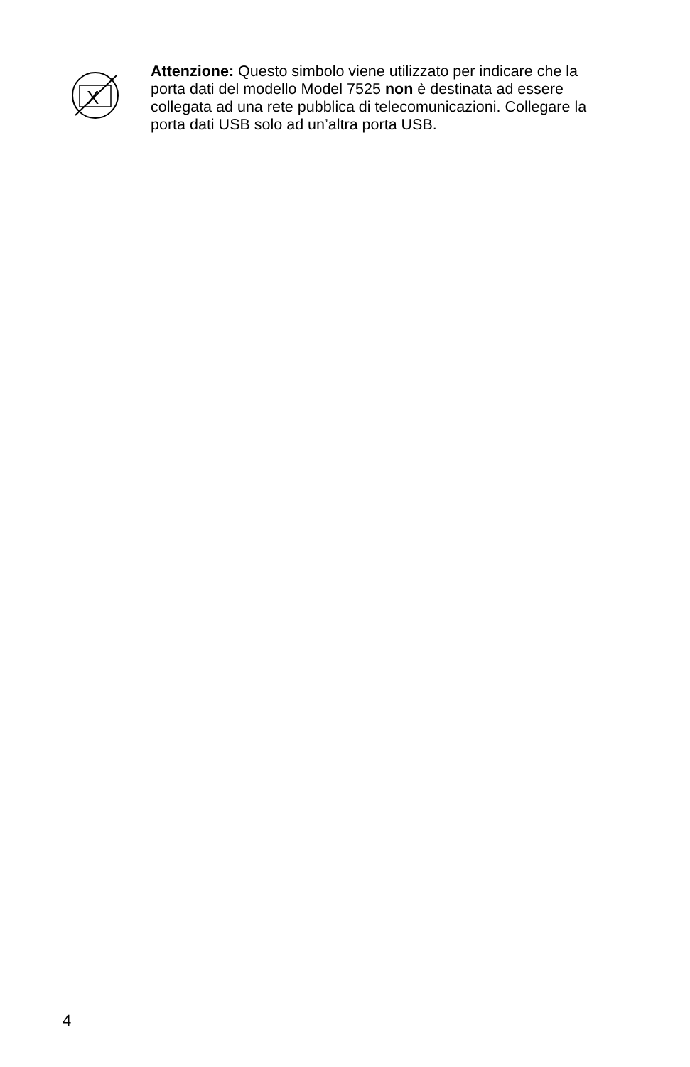X
Attenzione: Questo simbolo viene utilizzato per indicare che la porta dati del modello Model 7525 non è destinata ad essere collegata ad una rete pubblica di telecomunicazioni. Collegare la porta dati USB solo ad un’altra porta USB.
4